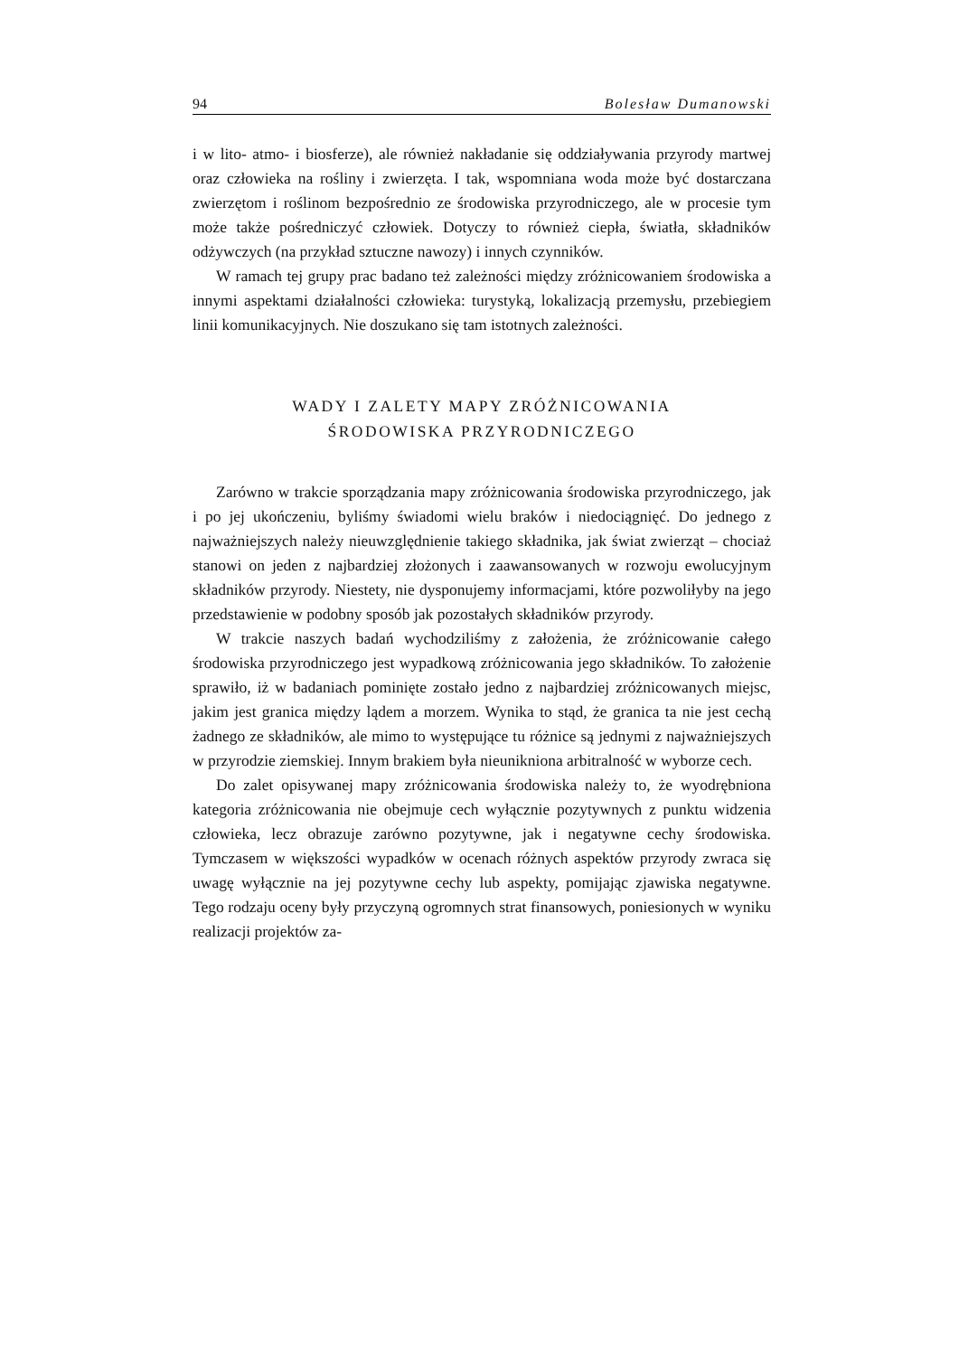94 Bolesław Dumanowski
i w lito- atmo- i biosferze), ale również nakładanie się oddziaływania przyrody martwej oraz człowieka na rośliny i zwierzęta. I tak, wspomniana woda może być dostarczana zwierzętom i roślinom bezpośrednio ze środowiska przyrodniczego, ale w procesie tym może także pośredniczyć człowiek. Dotyczy to również ciepła, światła, składników odżywczych (na przykład sztuczne nawozy) i innych czynników.
W ramach tej grupy prac badano też zależności między zróżnicowaniem środowiska a innymi aspektami działalności człowieka: turystyką, lokalizacją przemysłu, przebiegiem linii komunikacyjnych. Nie doszukano się tam istotnych zależności.
WADY I ZALETY MAPY ZRÓŻNICOWANIA
ŚRODOWISKA PRZYRODNICZEGO
Zarówno w trakcie sporządzania mapy zróżnicowania środowiska przyrodniczego, jak i po jej ukończeniu, byliśmy świadomi wielu braków i niedociągnięć. Do jednego z najważniejszych należy nieuwzględnienie takiego składnika, jak świat zwierząt – chociaż stanowi on jeden z najbardziej złożonych i zaawansowanych w rozwoju ewolucyjnym składników przyrody. Niestety, nie dysponujemy informacjami, które pozwoliłyby na jego przedstawienie w podobny sposób jak pozostałych składników przyrody.
W trakcie naszych badań wychodziliśmy z założenia, że zróżnicowanie całego środowiska przyrodniczego jest wypadkową zróżnicowania jego składników. To założenie sprawiło, iż w badaniach pominięte zostało jedno z najbardziej zróżnicowanych miejsc, jakim jest granica między lądem a morzem. Wynika to stąd, że granica ta nie jest cechą żadnego ze składników, ale mimo to występujące tu różnice są jednymi z najważniejszych w przyrodzie ziemskiej. Innym brakiem była nieunikniona arbitralność w wyborze cech.
Do zalet opisywanej mapy zróżnicowania środowiska należy to, że wyodrębniona kategoria zróżnicowania nie obejmuje cech wyłącznie pozytywnych z punktu widzenia człowieka, lecz obrazuje zarówno pozytywne, jak i negatywne cechy środowiska. Tymczasem w większości wypadków w ocenach różnych aspektów przyrody zwraca się uwagę wyłącznie na jej pozytywne cechy lub aspekty, pomijając zjawiska negatywne. Tego rodzaju oceny były przyczyną ogromnych strat finansowych, poniesionych w wyniku realizacji projektów za-